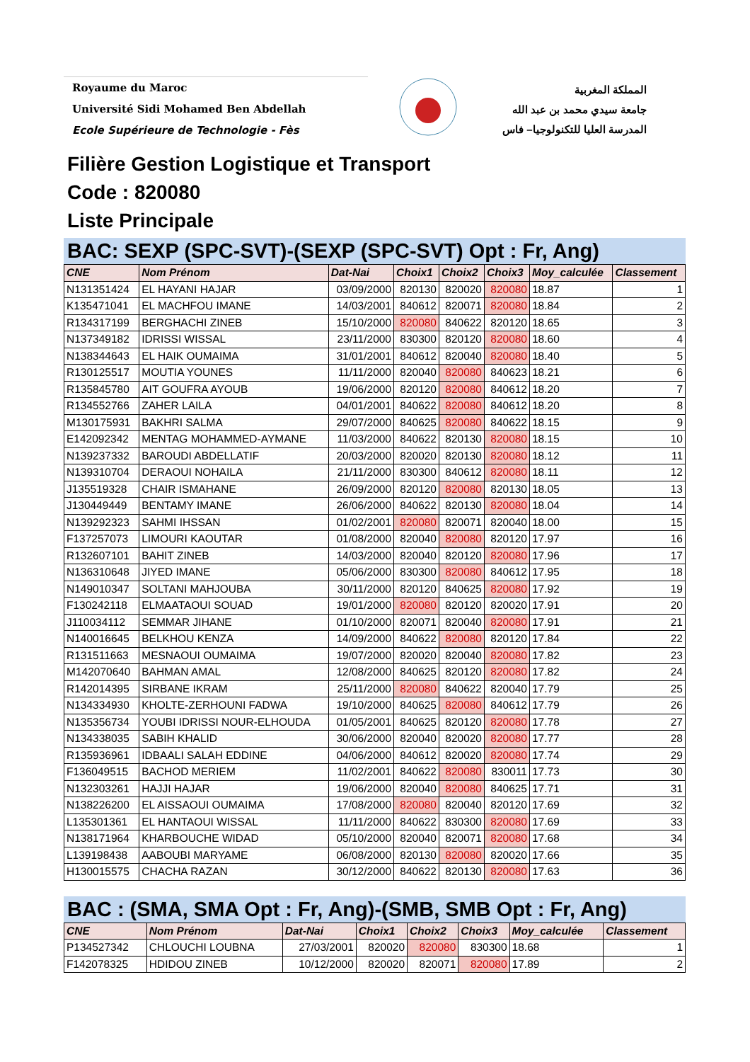Royaume du Maroc
Université Sidi Mohamed Ben Abdellah
Ecole Supérieure de Technologie - Fès
المملكة المغربية
جامعة سيدي محمد بن عبد الله
المدرسة العليا للتكنولوجيا– فاس
Filière Gestion Logistique et Transport
Code : 820080
Liste Principale
BAC: SEXP (SPC-SVT)-(SEXP (SPC-SVT) Opt : Fr, Ang)
| CNE | Nom Prénom | Dat-Nai | Choix1 | Choix2 | Choix3 | Moy_calculée | Classement |
| --- | --- | --- | --- | --- | --- | --- | --- |
| N131351424 | EL HAYANI HAJAR | 03/09/2000 | 820130 | 820020 | 820080 | 18.87 | 1 |
| K135471041 | EL MACHFOU IMANE | 14/03/2001 | 840612 | 820071 | 820080 | 18.84 | 2 |
| R134317199 | BERGHACHI ZINEB | 15/10/2000 | 820080 | 840622 | 820120 | 18.65 | 3 |
| N137349182 | IDRISSI WISSAL | 23/11/2000 | 830300 | 820120 | 820080 | 18.60 | 4 |
| N138344643 | EL HAIK OUMAIMA | 31/01/2001 | 840612 | 820040 | 820080 | 18.40 | 5 |
| R130125517 | MOUTIA YOUNES | 11/11/2000 | 820040 | 820080 | 840623 | 18.21 | 6 |
| R135845780 | AIT GOUFRA AYOUB | 19/06/2000 | 820120 | 820080 | 840612 | 18.20 | 7 |
| R134552766 | ZAHER LAILA | 04/01/2001 | 840622 | 820080 | 840612 | 18.20 | 8 |
| M130175931 | BAKHRI SALMA | 29/07/2000 | 840625 | 820080 | 840622 | 18.15 | 9 |
| E142092342 | MENTAG MOHAMMED-AYMANE | 11/03/2000 | 840622 | 820130 | 820080 | 18.15 | 10 |
| N139237332 | BAROUDI ABDELLATIF | 20/03/2000 | 820020 | 820130 | 820080 | 18.12 | 11 |
| N139310704 | DERAOUI NOHAILA | 21/11/2000 | 830300 | 840612 | 820080 | 18.11 | 12 |
| J135519328 | CHAIR ISMAHANE | 26/09/2000 | 820120 | 820080 | 820130 | 18.05 | 13 |
| J130449449 | BENTAMY IMANE | 26/06/2000 | 840622 | 820130 | 820080 | 18.04 | 14 |
| N139292323 | SAHMI IHSSAN | 01/02/2001 | 820080 | 820071 | 820040 | 18.00 | 15 |
| F137257073 | LIMOURI KAOUTAR | 01/08/2000 | 820040 | 820080 | 820120 | 17.97 | 16 |
| R132607101 | BAHIT ZINEB | 14/03/2000 | 820040 | 820120 | 820080 | 17.96 | 17 |
| N136310648 | JIYED IMANE | 05/06/2000 | 830300 | 820080 | 840612 | 17.95 | 18 |
| N149010347 | SOLTANI MAHJOUBA | 30/11/2000 | 820120 | 840625 | 820080 | 17.92 | 19 |
| F130242118 | ELMAATAOUI SOUAD | 19/01/2000 | 820080 | 820120 | 820020 | 17.91 | 20 |
| J110034112 | SEMMAR JIHANE | 01/10/2000 | 820071 | 820040 | 820080 | 17.91 | 21 |
| N140016645 | BELKHOU KENZA | 14/09/2000 | 840622 | 820080 | 820120 | 17.84 | 22 |
| R131511663 | MESNAOUI OUMAIMA | 19/07/2000 | 820020 | 820040 | 820080 | 17.82 | 23 |
| M142070640 | BAHMAN AMAL | 12/08/2000 | 840625 | 820120 | 820080 | 17.82 | 24 |
| R142014395 | SIRBANE IKRAM | 25/11/2000 | 820080 | 840622 | 820040 | 17.79 | 25 |
| N134334930 | KHOLTE-ZERHOUNI FADWA | 19/10/2000 | 840625 | 820080 | 840612 | 17.79 | 26 |
| N135356734 | YOUBI IDRISSI NOUR-ELHOUDA | 01/05/2001 | 840625 | 820120 | 820080 | 17.78 | 27 |
| N134338035 | SABIH KHALID | 30/06/2000 | 820040 | 820020 | 820080 | 17.77 | 28 |
| R135936961 | IDBAALI SALAH EDDINE | 04/06/2000 | 840612 | 820020 | 820080 | 17.74 | 29 |
| F136049515 | BACHOD MERIEM | 11/02/2001 | 840622 | 820080 | 830011 | 17.73 | 30 |
| N132303261 | HAJJI HAJAR | 19/06/2000 | 820040 | 820080 | 840625 | 17.71 | 31 |
| N138226200 | EL AISSAOUI OUMAIMA | 17/08/2000 | 820080 | 820040 | 820120 | 17.69 | 32 |
| L135301361 | EL HANTAOUI WISSAL | 11/11/2000 | 840622 | 830300 | 820080 | 17.69 | 33 |
| N138171964 | KHARBOUCHE WIDAD | 05/10/2000 | 820040 | 820071 | 820080 | 17.68 | 34 |
| L139198438 | AABOUBI MARYAME | 06/08/2000 | 820130 | 820080 | 820020 | 17.66 | 35 |
| H130015575 | CHACHA RAZAN | 30/12/2000 | 840622 | 820130 | 820080 | 17.63 | 36 |
BAC : (SMA, SMA Opt : Fr, Ang)-(SMB, SMB Opt : Fr, Ang)
| CNE | Nom Prénom | Dat-Nai | Choix1 | Choix2 | Choix3 | Moy_calculée | Classement |
| --- | --- | --- | --- | --- | --- | --- | --- |
| P134527342 | CHLOUCHI LOUBNA | 27/03/2001 | 820020 | 820080 | 830300 | 18.68 | 1 |
| F142078325 | HDIDOU ZINEB | 10/12/2000 | 820020 | 820071 | 820080 | 17.89 | 2 |